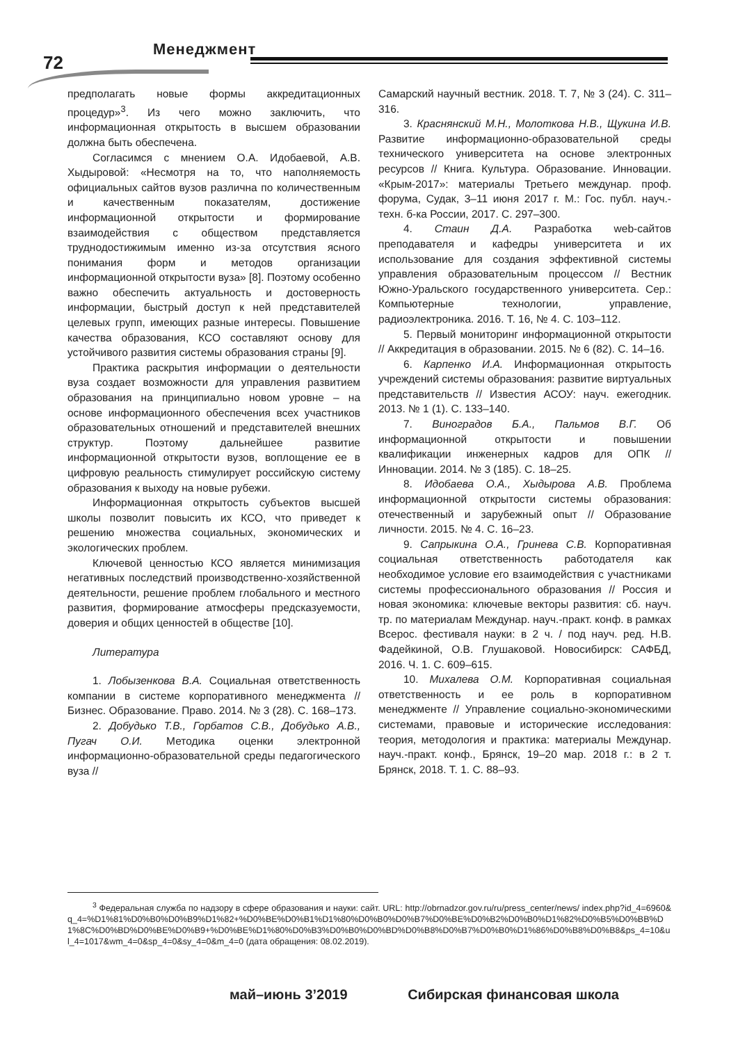Менеджмент
72
предполагать новые формы аккредитационных процедур»<sup>3</sup>. Из чего можно заключить, что информационная открытость в высшем образовании должна быть обеспечена.
Согласимся с мнением О.А. Идобаевой, А.В. Хыдыровой: «Несмотря на то, что наполняемость официальных сайтов вузов различна по количественным и качественным показателям, достижение информационной открытости и формирование взаимодействия с обществом представляется труднодостижимым именно из-за отсутствия ясного понимания форм и методов организации информационной открытости вуза» [8]. Поэтому особенно важно обеспечить актуальность и достоверность информации, быстрый доступ к ней представителей целевых групп, имеющих разные интересы. Повышение качества образования, КСО составляют основу для устойчивого развития системы образования страны [9].
Практика раскрытия информации о деятельности вуза создает возможности для управления развитием образования на принципиально новом уровне – на основе информационного обеспечения всех участников образовательных отношений и представителей внешних структур. Поэтому дальнейшее развитие информационной открытости вузов, воплощение ее в цифровую реальность стимулирует российскую систему образования к выходу на новые рубежи.
Информационная открытость субъектов высшей школы позволит повысить их КСО, что приведет к решению множества социальных, экономических и экологических проблем.
Ключевой ценностью КСО является минимизация негативных последствий производственно-хозяйственной деятельности, решение проблем глобального и местного развития, формирование атмосферы предсказуемости, доверия и общих ценностей в обществе [10].
Литература
1. Лобызенкова В.А. Социальная ответственность компании в системе корпоративного менеджмента // Бизнес. Образование. Право. 2014. № 3 (28). С. 168–173.
2. Добудько Т.В., Горбатов С.В., Добудько А.В., Пугач О.И. Методика оценки электронной информационно-образовательной среды педагогического вуза //
Самарский научный вестник. 2018. Т. 7, № 3 (24). С. 311–316.
3. Краснянский М.Н., Молоткова Н.В., Щукина И.В. Развитие информационно-образовательной среды технического университета на основе электронных ресурсов // Книга. Культура. Образование. Инновации. «Крым-2017»: материалы Третьего междунар. проф. форума, Судак, 3–11 июня 2017 г. М.: Гос. публ. науч.-техн. б-ка России, 2017. С. 297–300.
4. Стаин Д.А. Разработка web-сайтов преподавателя и кафедры университета и их использование для создания эффективной системы управления образовательным процессом // Вестник Южно-Уральского государственного университета. Сер.: Компьютерные технологии, управление, радиоэлектроника. 2016. Т. 16, № 4. С. 103–112.
5. Первый мониторинг информационной открытости // Аккредитация в образовании. 2015. № 6 (82). С. 14–16.
6. Карпенко И.А. Информационная открытость учреждений системы образования: развитие виртуальных представительств // Известия АСОУ: науч. ежегодник. 2013. № 1 (1). С. 133–140.
7. Виноградов Б.А., Пальмов В.Г. Об информационной открытости и повышении квалификации инженерных кадров для ОПК // Инновации. 2014. № 3 (185). С. 18–25.
8. Идобаева О.А., Хыдырова А.В. Проблема информационной открытости системы образования: отечественный и зарубежный опыт // Образование личности. 2015. № 4. С. 16–23.
9. Сапрыкина О.А., Гринева С.В. Корпоративная социальная ответственность работодателя как необходимое условие его взаимодействия с участниками системы профессионального образования // Россия и новая экономика: ключевые векторы развития: сб. науч. тр. по материалам Междунар. науч.-практ. конф. в рамках Всерос. фестиваля науки: в 2 ч. / под науч. ред. Н.В. Фадейкиной, О.В. Глушаковой. Новосибирск: САФБД, 2016. Ч. 1. С. 609–615.
10. Михалева О.М. Корпоративная социальная ответственность и ее роль в корпоративном менеджменте // Управление социально-экономическими системами, правовые и исторические исследования: теория, методология и практика: материалы Междунар. науч.-практ. конф., Брянск, 19–20 мар. 2018 г.: в 2 т. Брянск, 2018. Т. 1. С. 88–93.
<sup>3</sup> Федеральная служба по надзору в сфере образования и науки: сайт. URL: http://obrnadzor.gov.ru/ru/press_center/news/ index.php?id_4=6960&q_4=%D1%81%D0%B0%D0%B9%D1%82+%D0%BE%D0%B1%D1%80%D0%B0%D0%B7%D0%BE%D0%B2%D0%B0%D1%82%D0%B5%D0%BB%D1%8C%D0%BD%D0%BE%D0%B9+%D0%BE%D1%80%D0%B3%D0%B0%D0%BD%D0%B8%D0%B7%D0%B0%D1%86%D0%B8%D0%B8&ps_4=10&ul_4=1017&wm_4=0&sp_4=0&sy_4=0&m_4=0 (дата обращения: 08.02.2019).
май–июнь 3’2019 Сибирская финансовая школа